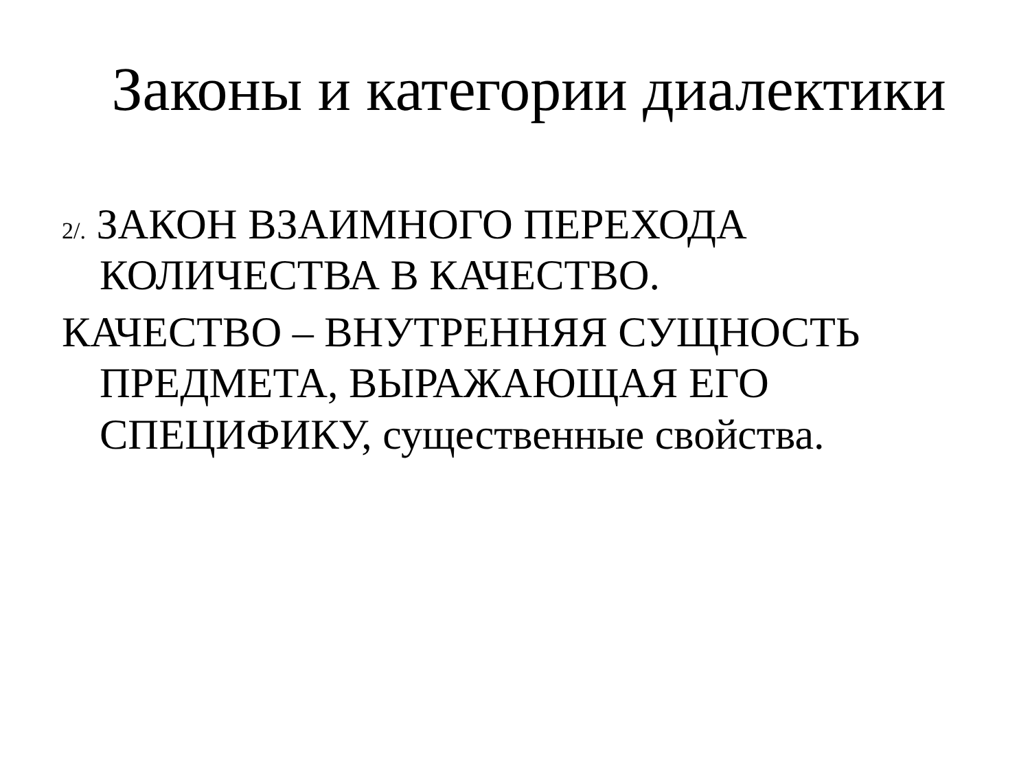Законы и категории диалектики
2/. ЗАКОН ВЗАИМНОГО ПЕРЕХОДА КОЛИЧЕСТВА В КАЧЕСТВО.
КАЧЕСТВО – ВНУТРЕННЯЯ СУЩНОСТЬ ПРЕДМЕТА, ВЫРАЖАЮЩАЯ ЕГО СПЕЦИФИКУ, существенные свойства.